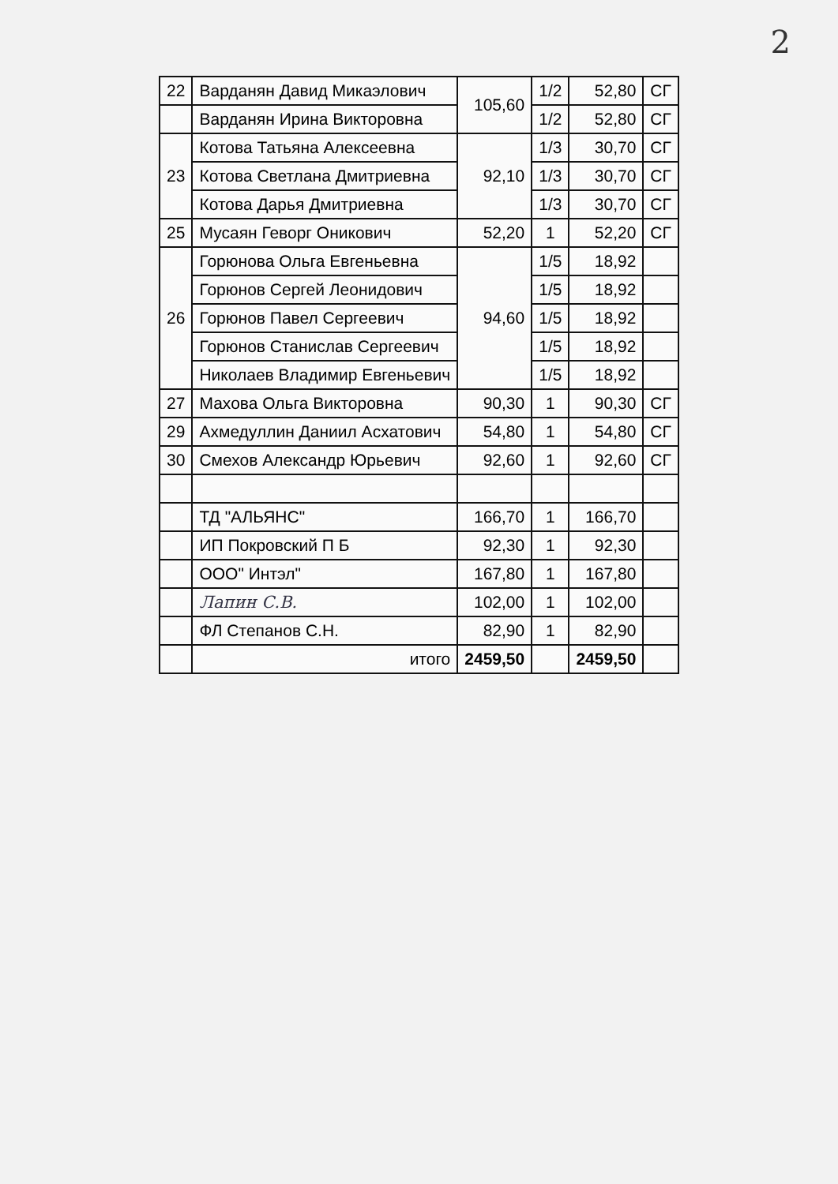2
| 22 | Варданян Давид Микаэлович | 105,60 | 1/2 | 52,80 | СГ |
| | Варданян Ирина Викторовна | | 1/2 | 52,80 | СГ |
| 23 | Котова Татьяна Алексеевна | 92,10 | 1/3 | 30,70 | СГ |
| | Котова Светлана Дмитриевна | | 1/3 | 30,70 | СГ |
| | Котова Дарья Дмитриевна | | 1/3 | 30,70 | СГ |
| 25 | Мусаян Геворг Оникович | 52,20 | 1 | 52,20 | СГ |
| 26 | Горюнова Ольга Евгеньевна | 94,60 | 1/5 | 18,92 | |
| | Горюнов Сергей Леонидович | | 1/5 | 18,92 | |
| | Горюнов Павел Сергеевич | | 1/5 | 18,92 | |
| | Горюнов Станислав Сергеевич | | 1/5 | 18,92 | |
| | Николаев Владимир Евгеньевич | | 1/5 | 18,92 | |
| 27 | Махова Ольга Викторовна | 90,30 | 1 | 90,30 | СГ |
| 29 | Ахмедуллин Даниил Асхатович | 54,80 | 1 | 54,80 | СГ |
| 30 | Смехов Александр Юрьевич | 92,60 | 1 | 92,60 | СГ |
| | ТД "АЛЬЯНС" | 166,70 | 1 | 166,70 | |
| | ИП Покровский П Б | 92,30 | 1 | 92,30 | |
| | ООО" Интэл" | 167,80 | 1 | 167,80 | |
| | Лапин С.В. | 102,00 | 1 | 102,00 | |
| | ФЛ Степанов С.Н. | 82,90 | 1 | 82,90 | |
| | итого | 2459,50 | | 2459,50 | |